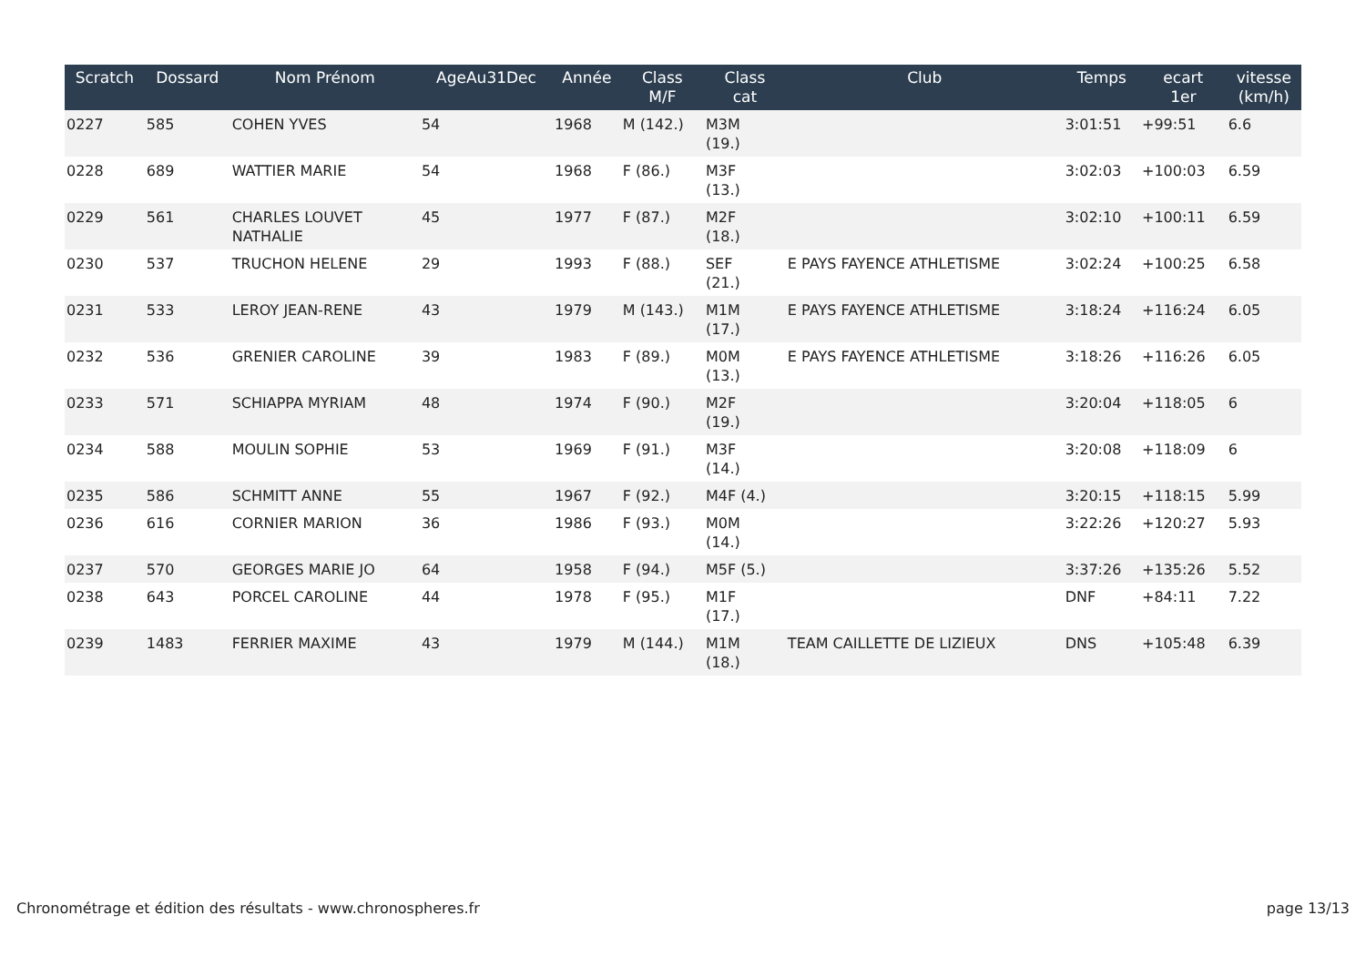| Scratch | Dossard | Nom Prénom | AgeAu31Dec | Année | Class M/F | Class cat | Club | Temps | ecart 1er | vitesse (km/h) |
| --- | --- | --- | --- | --- | --- | --- | --- | --- | --- | --- |
| 0227 | 585 | COHEN YVES | 54 | 1968 | M (142.) | M3M (19.) | | 3:01:51 | +99:51 | 6.6 |
| 0228 | 689 | WATTIER MARIE | 54 | 1968 | F (86.) | M3F (13.) | | 3:02:03 | +100:03 | 6.59 |
| 0229 | 561 | CHARLES LOUVET NATHALIE | 45 | 1977 | F (87.) | M2F (18.) | | 3:02:10 | +100:11 | 6.59 |
| 0230 | 537 | TRUCHON HELENE | 29 | 1993 | F (88.) | SEF (21.) | E PAYS FAYENCE ATHLETISME | 3:02:24 | +100:25 | 6.58 |
| 0231 | 533 | LEROY JEAN-RENE | 43 | 1979 | M (143.) | M1M (17.) | E PAYS FAYENCE ATHLETISME | 3:18:24 | +116:24 | 6.05 |
| 0232 | 536 | GRENIER CAROLINE | 39 | 1983 | F (89.) | M0M (13.) | E PAYS FAYENCE ATHLETISME | 3:18:26 | +116:26 | 6.05 |
| 0233 | 571 | SCHIAPPA MYRIAM | 48 | 1974 | F (90.) | M2F (19.) | | 3:20:04 | +118:05 | 6 |
| 0234 | 588 | MOULIN SOPHIE | 53 | 1969 | F (91.) | M3F (14.) | | 3:20:08 | +118:09 | 6 |
| 0235 | 586 | SCHMITT ANNE | 55 | 1967 | F (92.) | M4F (4.) | | 3:20:15 | +118:15 | 5.99 |
| 0236 | 616 | CORNIER MARION | 36 | 1986 | F (93.) | M0M (14.) | | 3:22:26 | +120:27 | 5.93 |
| 0237 | 570 | GEORGES MARIE JO | 64 | 1958 | F (94.) | M5F (5.) | | 3:37:26 | +135:26 | 5.52 |
| 0238 | 643 | PORCEL CAROLINE | 44 | 1978 | F (95.) | M1F (17.) | | DNF | +84:11 | 7.22 |
| 0239 | 1483 | FERRIER MAXIME | 43 | 1979 | M (144.) | M1M (18.) | TEAM CAILLETTE DE LIZIEUX | DNS | +105:48 | 6.39 |
Chronométrage et édition des résultats - www.chronospheres.fr page 13/13